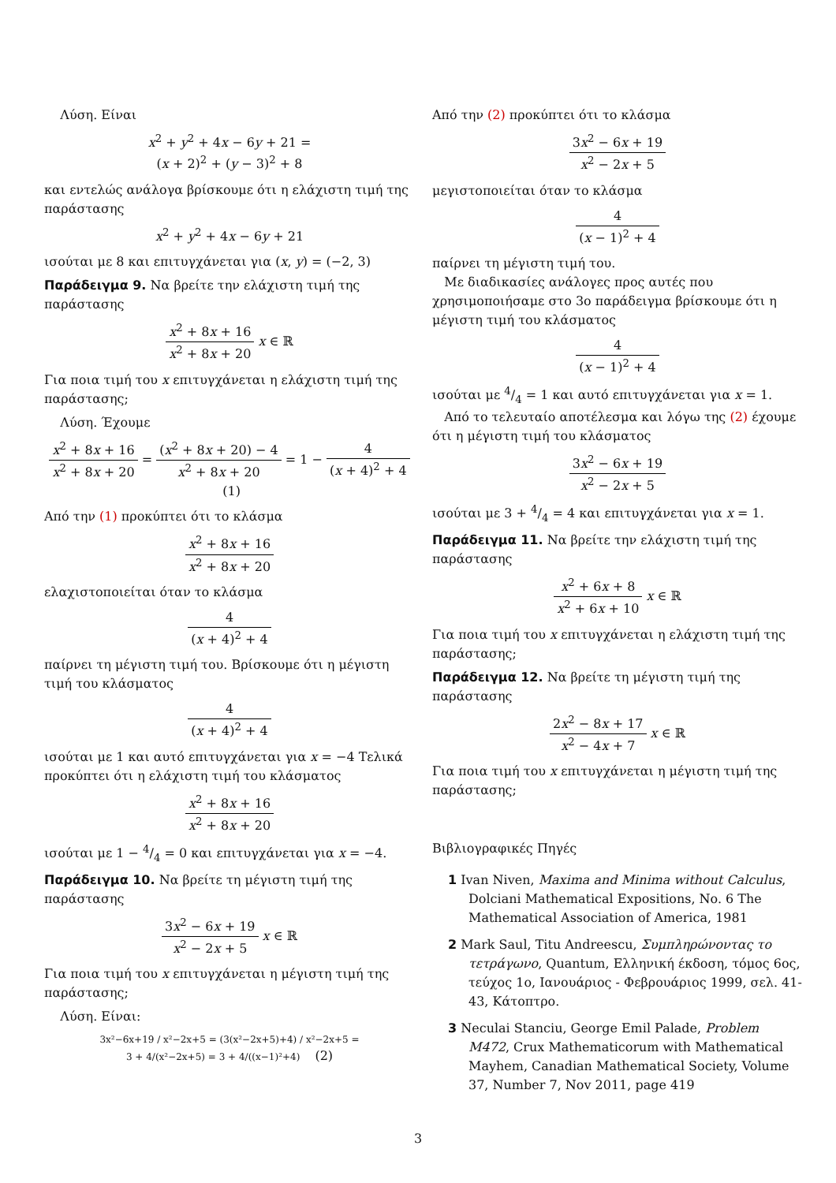Λύση. Είναι
x<sup>2</sup> + y<sup>2</sup> + 4x − 6y + 21 =
(x + 2)<sup>2</sup> + (y − 3)<sup>2</sup> + 8
και εντελώς ανάλογα βρίσκουμε ότι η ελάχιστη τιμή της παράστασης
x<sup>2</sup> + y<sup>2</sup> + 4x − 6y + 21
ισούται με 8 και επιτυγχάνεται για (x, y) = (−2, 3)
Παράδειγμα 9. Να βρείτε την ελάχιστη τιμή της παράστασης
x<sup>2</sup> + 8x + 16 x<sup>2</sup> + 8x + 20 x ∈ ℝ
Για ποια τιμή του x επιτυγχάνεται η ελάχιστη τιμή της παράστασης;
Λύση. Έχουμε
x<sup>2</sup> + 8x + 16 x<sup>2</sup> + 8x + 20 = (x<sup>2</sup> + 8x + 20) − 4 x<sup>2</sup> + 8x + 20 = 1 − 4 (x + 4)<sup>2</sup> + 4 (1)
Από την (1) προκύπτει ότι το κλάσμα
x<sup>2</sup> + 8x + 16 x<sup>2</sup> + 8x + 20
ελαχιστοποιείται όταν το κλάσμα
4 (x + 4)<sup>2</sup> + 4
παίρνει τη μέγιστη τιμή του. Βρίσκουμε ότι η μέγιστη τιμή του κλάσματος
4 (x + 4)<sup>2</sup> + 4
ισούται με 1 και αυτό επιτυγχάνεται για x = −4 Τελικά προκύπτει ότι η ελάχιστη τιμή του κλάσματος
x<sup>2</sup> + 8x + 16 x<sup>2</sup> + 8x + 20
ισούται με 1 − 4/4 = 0 και επιτυγχάνεται για x = −4.
Παράδειγμα 10. Να βρείτε τη μέγιστη τιμή της παράστασης
3x<sup>2</sup> − 6x + 19 x<sup>2</sup> − 2x + 5 x ∈ ℝ
Για ποια τιμή του x επιτυγχάνεται η μέγιστη τιμή της παράστασης;
Λύση. Είναι:
3x²−6x+19 / x²−2x+5 = (3(x²−2x+5)+4) / x²−2x+5 =
3 + 4/(x²−2x+5) = 3 + 4/((x−1)²+4) (2)
Από την (2) προκύπτει ότι το κλάσμα
3x<sup>2</sup> − 6x + 19 x<sup>2</sup> − 2x + 5
μεγιστοποιείται όταν το κλάσμα
4 (x − 1)<sup>2</sup> + 4
παίρνει τη μέγιστη τιμή του.
Με διαδικασίες ανάλογες προς αυτές που χρησιμοποιήσαμε στο 3ο παράδειγμα βρίσκουμε ότι η μέγιστη τιμή του κλάσματος
4 (x − 1)<sup>2</sup> + 4
ισούται με 4/4 = 1 και αυτό επιτυγχάνεται για x = 1.
Από το τελευταίο αποτέλεσμα και λόγω της (2) έχουμε ότι η μέγιστη τιμή του κλάσματος
3x<sup>2</sup> − 6x + 19 x<sup>2</sup> − 2x + 5
ισούται με 3 + 4/4 = 4 και επιτυγχάνεται για x = 1.
Παράδειγμα 11. Να βρείτε την ελάχιστη τιμή της παράστασης
x<sup>2</sup> + 6x + 8 x<sup>2</sup> + 6x + 10 x ∈ ℝ
Για ποια τιμή του x επιτυγχάνεται η ελάχιστη τιμή της παράστασης;
Παράδειγμα 12. Να βρείτε τη μέγιστη τιμή της παράστασης
2x<sup>2</sup> − 8x + 17 x<sup>2</sup> − 4x + 7 x ∈ ℝ
Για ποια τιμή του x επιτυγχάνεται η μέγιστη τιμή της παράστασης;
Βιβλιογραφικές Πηγές
1 Ivan Niven, Maxima and Minima without Calculus, Dolciani Mathematical Expositions, No. 6 The Mathematical Association of America, 1981
2 Mark Saul, Titu Andreescu, Συμπληρώνοντας το τετράγωνο, Quantum, Ελληνική έκδοση, τόμος 6ος, τεύχος 1ο, Ιανουάριος - Φεβρουάριος 1999, σελ. 41-43, Κάτοπτρο.
3 Neculai Stanciu, George Emil Palade, Problem M472, Crux Mathematicorum with Mathematical Mayhem, Canadian Mathematical Society, Volume 37, Number 7, Nov 2011, page 419
3